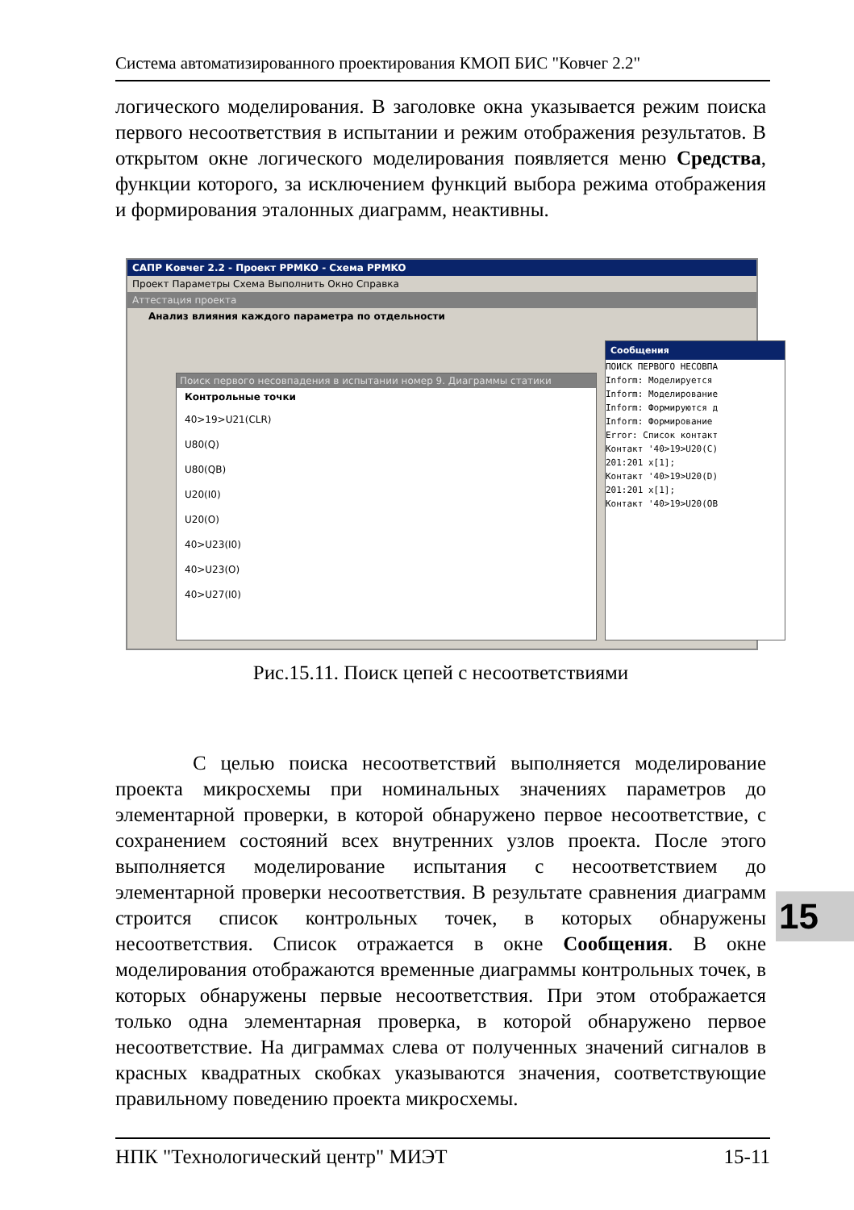Система автоматизированного проектирования КМОП БИС "Ковчег 2.2"
логического моделирования. В заголовке окна указывается режим поиска первого несоответствия в испытании и режим отображения результатов. В открытом окне логического моделирования появляется меню Средства, функции которого, за исключением функций выбора режима отображения и формирования эталонных диаграмм, неактивны.
САПР Ковчег 2.2 - Проект PPMKO - Схема PPMKO
Проект Параметры Схема Выполнить Окно Справка
Аттестация проекта
Анализ влияния каждого параметра по отдельности
Поиск первого несовпадения в испытании номер 9. Диаграммы статики
Контрольные точки
40>19>U21(CLR)
U80(Q)
U80(QB)
U20(I0)
U20(O)
40>U23(I0)
40>U23(O)
40>U27(I0)
Сообщения
ПОИСК ПЕРВОГО НЕСОВПА
Inform: Моделируется
Inform: Моделирование
Inform: Формируются д
Inform: Формирование
Error: Список контакт
Контакт '40>19>U20(C)
201:201 x[1];
Контакт '40>19>U20(D)
201:201 x[1];
Контакт '40>19>U20(OB
Рис.15.11. Поиск цепей с несоответствиями
С целью поиска несоответствий выполняется моделирование проекта микросхемы при номинальных значениях параметров до элементарной проверки, в которой обнаружено первое несоответствие, с сохранением состояний всех внутренних узлов проекта. После этого выполняется моделирование испытания с несоответствием до элементарной проверки несоответствия. В результате сравнения диаграмм строится список контрольных точек, в которых обнаружены несоответствия. Список отражается в окне Сообщения. В окне моделирования отображаются временные диаграммы контрольных точек, в которых обнаружены первые несоответствия. При этом отображается только одна элементарная проверка, в которой обнаружено первое несоответствие. На диграммах слева от полученных значений сигналов в красных квадратных скобках указываются значения, соответствующие правильному поведению проекта микросхемы.
15
НПК "Технологический центр" МИЭТ 15-11